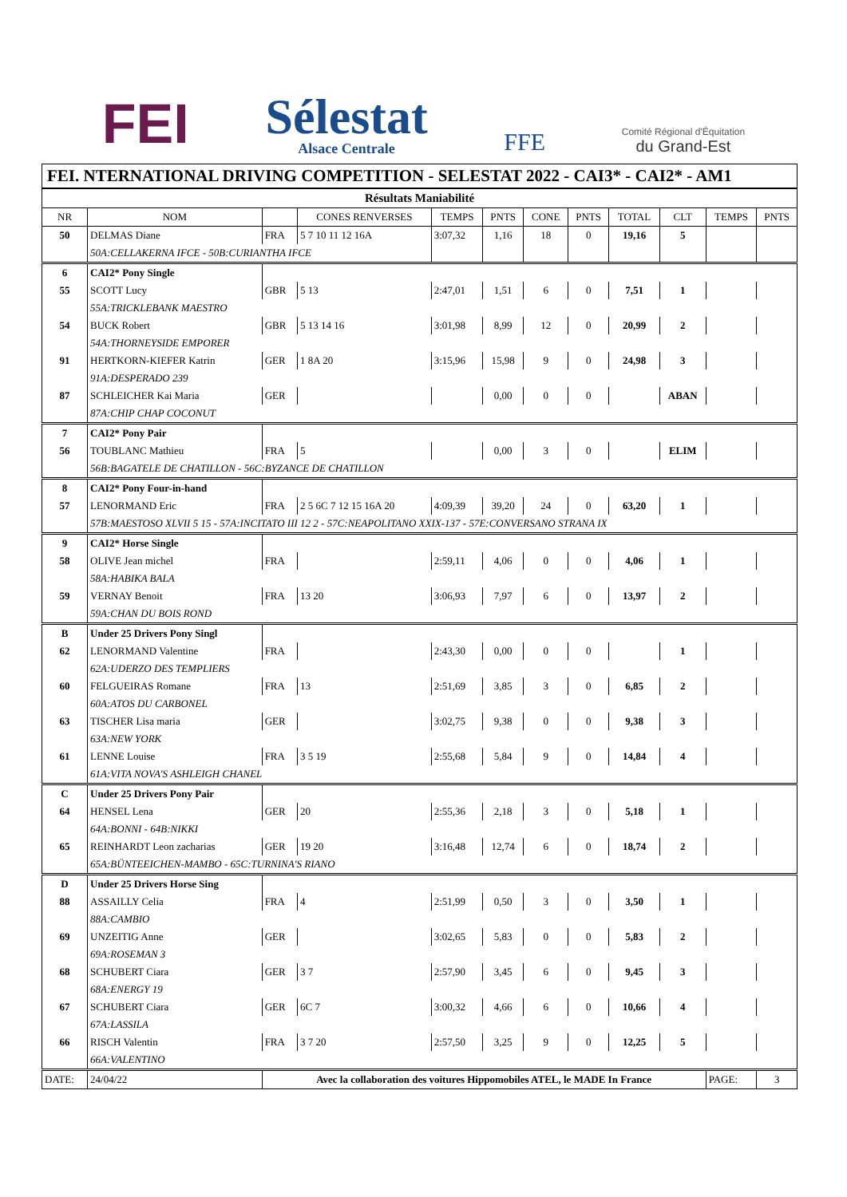FEI
Sélestat
Alsace Centrale
FFE
Comité Régional d'Équitation
du Grand-Est
FEI. NTERNATIONAL DRIVING COMPETITION - SELESTAT 2022 - CAI3* - CAI2* - AM1
| Résultats Maniabilité | | | | | | | | | | | |
| --- | --- | --- | --- | --- | --- | --- | --- | --- | --- | --- | --- |
| NR | NOM | | CONES RENVERSES | TEMPS | PNTS | CONE | PNTS | TOTAL | CLT | TEMPS | PNTS |
| 50 | DELMAS Diane | FRA | 5 7 10 11 12 16A | 3:07,32 | 1,16 | 18 | 0 | 19,16 | 5 | | |
| | 50A:CELLAKERNA IFCE - 50B:CURIANTHA IFCE | | | | | | | | | | |
| 6 | CAI2* Pony Single | | | | | | | | | | |
| 55 | SCOTT Lucy | GBR | 5 13 | 2:47,01 | 1,51 | 6 | 0 | 7,51 | 1 | | |
| | 55A:TRICKLEBANK MAESTRO | | | | | | | | | | |
| 54 | BUCK Robert | GBR | 5 13 14 16 | 3:01,98 | 8,99 | 12 | 0 | 20,99 | 2 | | |
| | 54A:THORNEYSIDE EMPORER | | | | | | | | | | |
| 91 | HERTKORN-KIEFER Katrin | GER | 1 8A 20 | 3:15,96 | 15,98 | 9 | 0 | 24,98 | 3 | | |
| | 91A:DESPERADO 239 | | | | | | | | | | |
| 87 | SCHLEICHER Kai Maria | GER | | | 0,00 | 0 | 0 | | ABAN | | |
| | 87A:CHIP CHAP COCONUT | | | | | | | | | | |
| 7 | CAI2* Pony Pair | | | | | | | | | | |
| 56 | TOUBLANC Mathieu | FRA | 5 | | 0,00 | 3 | 0 | | ELIM | | |
| | 56B:BAGATELE DE CHATILLON - 56C:BYZANCE DE CHATILLON | | | | | | | | | | |
| 8 | CAI2* Pony Four-in-hand | | | | | | | | | | |
| 57 | LENORMAND Eric | FRA | 2 5 6C 7 12 15 16A 20 | 4:09,39 | 39,20 | 24 | 0 | 63,20 | 1 | | |
| | 57B:MAESTOSO XLVII 5 15 - 57A:INCITATO III 12 2 - 57C:NEAPOLITANO XXIX-137 - 57E:CONVERSANO STRANA IX | | | | | | | | | | |
| 9 | CAI2* Horse Single | | | | | | | | | | |
| 58 | OLIVE Jean michel | FRA | | 2:59,11 | 4,06 | 0 | 0 | 4,06 | 1 | | |
| | 58A:HABIKA BALA | | | | | | | | | | |
| 59 | VERNAY Benoit | FRA | 13 20 | 3:06,93 | 7,97 | 6 | 0 | 13,97 | 2 | | |
| | 59A:CHAN DU BOIS ROND | | | | | | | | | | |
| B | Under 25 Drivers Pony Singl | | | | | | | | | | |
| 62 | LENORMAND Valentine | FRA | | 2:43,30 | 0,00 | 0 | 0 | | 1 | | |
| | 62A:UDERZO DES TEMPLIERS | | | | | | | | | | |
| 60 | FELGUEIRAS Romane | FRA | 13 | 2:51,69 | 3,85 | 3 | 0 | 6,85 | 2 | | |
| | 60A:ATOS DU CARBONEL | | | | | | | | | | |
| 63 | TISCHER Lisa maria | GER | | 3:02,75 | 9,38 | 0 | 0 | 9,38 | 3 | | |
| | 63A:NEW YORK | | | | | | | | | | |
| 61 | LENNE Louise | FRA | 3 5 19 | 2:55,68 | 5,84 | 9 | 0 | 14,84 | 4 | | |
| | 61A:VITA NOVA'S ASHLEIGH CHANEL | | | | | | | | | | |
| C | Under 25 Drivers Pony Pair | | | | | | | | | | |
| 64 | HENSEL Lena | GER | 20 | 2:55,36 | 2,18 | 3 | 0 | 5,18 | 1 | | |
| | 64A:BONNI - 64B:NIKKI | | | | | | | | | | |
| 65 | REINHARDT Leon zacharias | GER | 19 20 | 3:16,48 | 12,74 | 6 | 0 | 18,74 | 2 | | |
| | 65A:BÜNTEEICHEN-MAMBO - 65C:TURNINA'S RIANO | | | | | | | | | | |
| D | Under 25 Drivers Horse Sing | | | | | | | | | | |
| 88 | ASSAILLY Celia | FRA | 4 | 2:51,99 | 0,50 | 3 | 0 | 3,50 | 1 | | |
| | 88A:CAMBIO | | | | | | | | | | |
| 69 | UNZEITIG Anne | GER | | 3:02,65 | 5,83 | 0 | 0 | 5,83 | 2 | | |
| | 69A:ROSEMAN 3 | | | | | | | | | | |
| 68 | SCHUBERT Ciara | GER | 3 7 | 2:57,90 | 3,45 | 6 | 0 | 9,45 | 3 | | |
| | 68A:ENERGY 19 | | | | | | | | | | |
| 67 | SCHUBERT Ciara | GER | 6C 7 | 3:00,32 | 4,66 | 6 | 0 | 10,66 | 4 | | |
| | 67A:LASSILA | | | | | | | | | | |
| 66 | RISCH Valentin | FRA | 3 7 20 | 2:57,50 | 3,25 | 9 | 0 | 12,25 | 5 | | |
| | 66A:VALENTINO | | | | | | | | | | |
| DATE: | 24/04/22 | Avec la collaboration des voitures Hippomobiles ATEL, le MADE In France | | | | | | | | PAGE: | 3 |